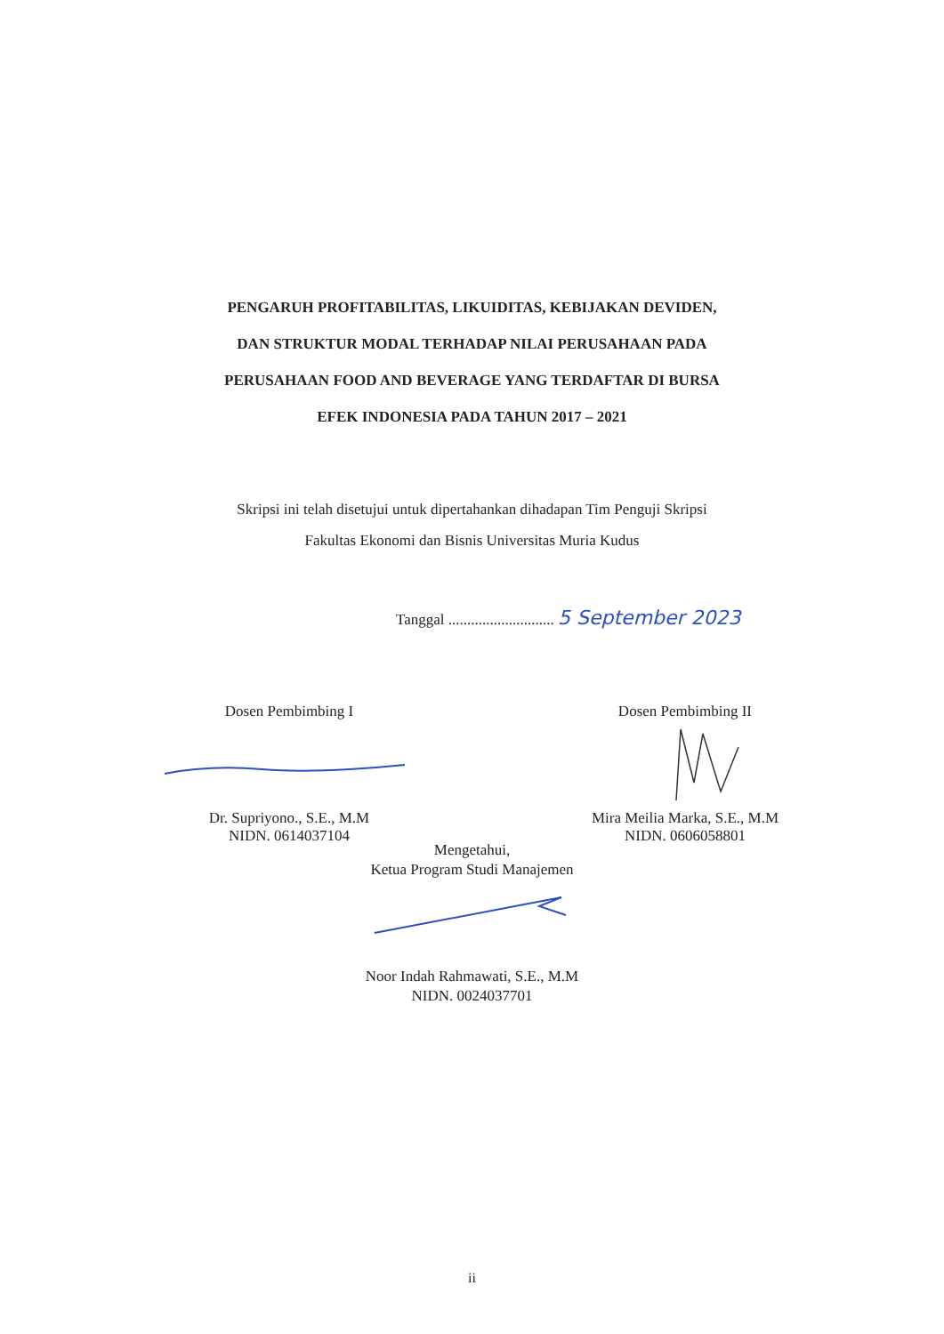PENGARUH PROFITABILITAS, LIKUIDITAS, KEBIJAKAN DEVIDEN,
DAN STRUKTUR MODAL TERHADAP NILAI PERUSAHAAN PADA
PERUSAHAAN FOOD AND BEVERAGE YANG TERDAFTAR DI BURSA
EFEK INDONESIA PADA TAHUN 2017 – 2021
Skripsi ini telah disetujui untuk dipertahankan dihadapan Tim Penguji Skripsi
Fakultas Ekonomi dan Bisnis Universitas Muria Kudus
Tanggal ............................ 5 September 2023
Dosen Pembimbing I
Dr. Supriyono., S.E., M.M
NIDN. 0614037104
Dosen Pembimbing II
Mira Meilia Marka, S.E., M.M
NIDN. 0606058801
Mengetahui,
Ketua Program Studi Manajemen
Noor Indah Rahmawati, S.E., M.M
NIDN. 0024037701
ii